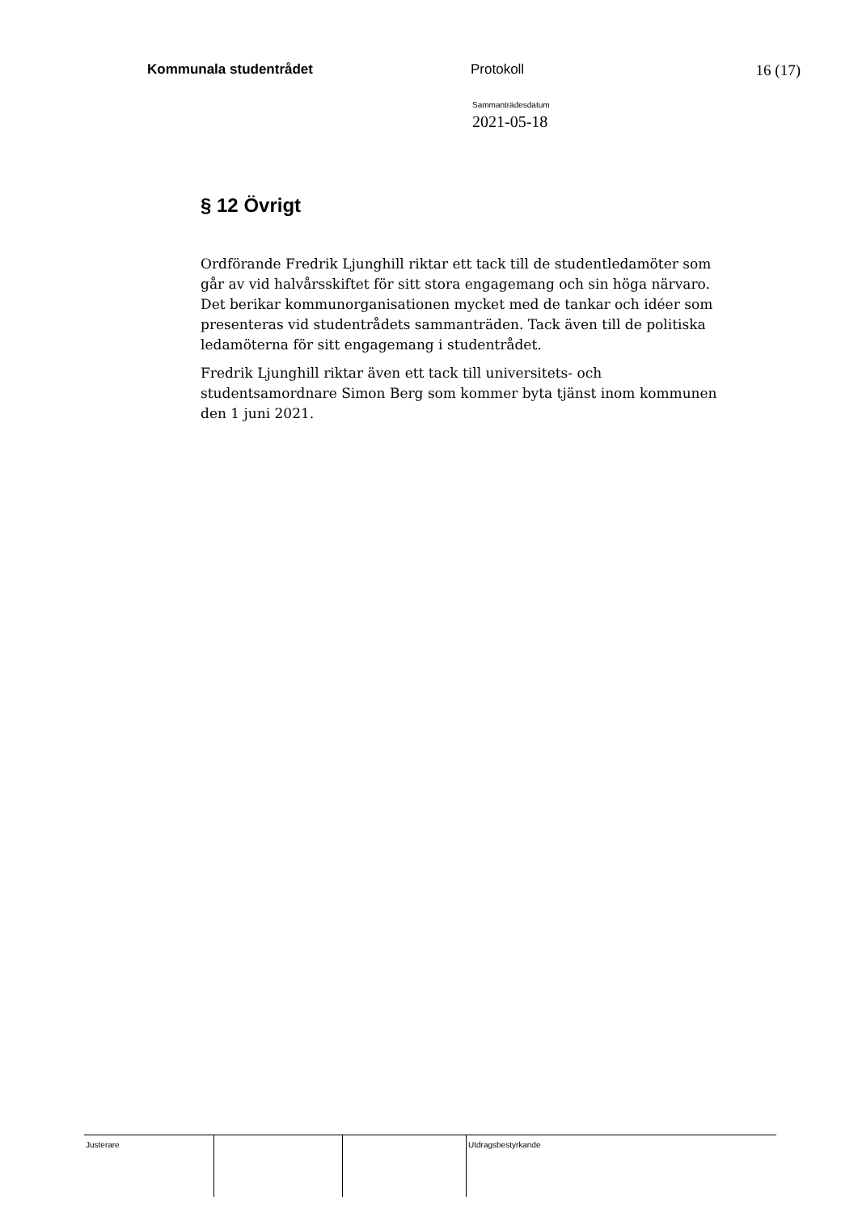Kommunala studentrådet Protokoll 16 (17)
Sammanträdesdatum
2021-05-18
§ 12 Övrigt
Ordförande Fredrik Ljunghill riktar ett tack till de studentledamöter som går av vid halvårsskiftet för sitt stora engagemang och sin höga närvaro. Det berikar kommunorganisationen mycket med de tankar och idéer som presenteras vid studentrådets sammanträden. Tack även till de politiska ledamöterna för sitt engagemang i studentrådet.
Fredrik Ljunghill riktar även ett tack till universitets- och studentsamordnare Simon Berg som kommer byta tjänst inom kommunen den 1 juni 2021.
Justerare Utdragsbestyrkande